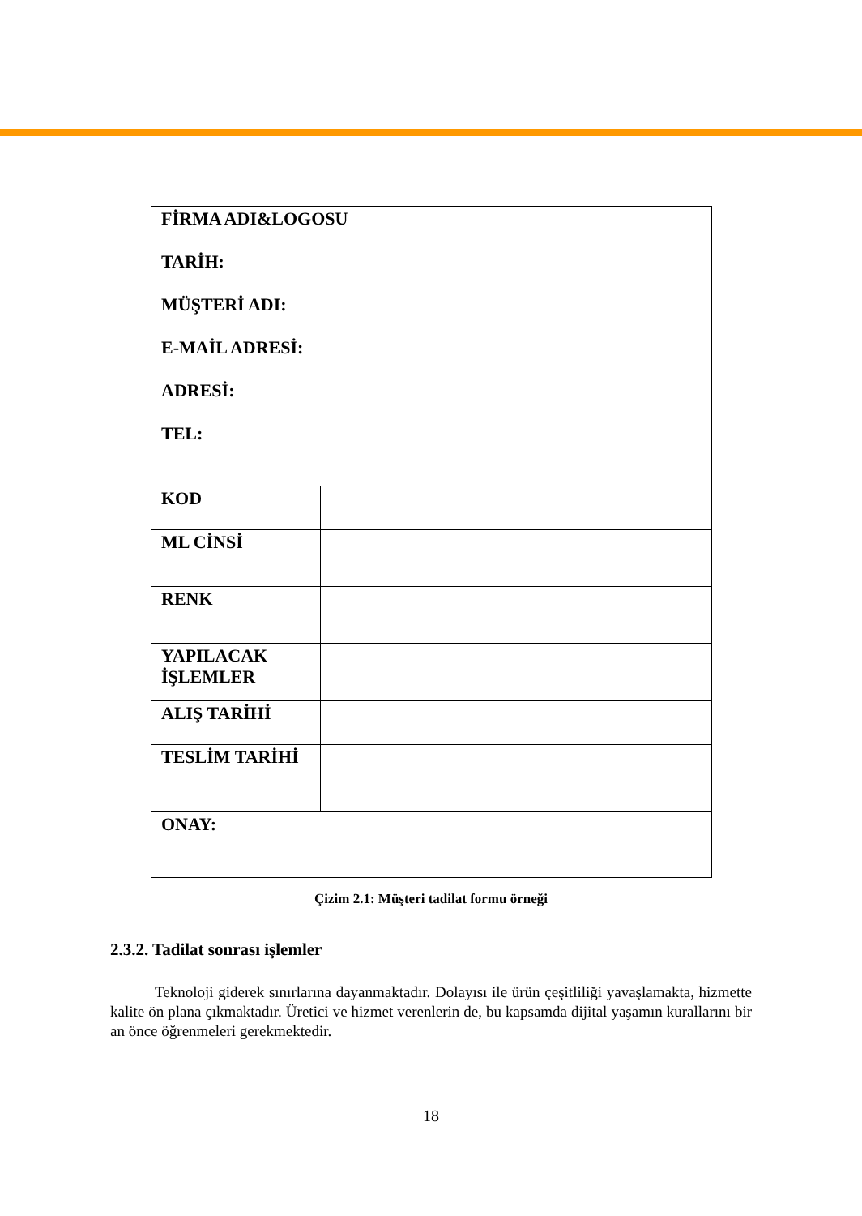| FİRMA ADI&LOGOSU TARİH: MÜŞTERİ ADI: E-MAİL ADRESİ: ADRESİ: TEL: | |
| KOD | |
| ML CİNSİ | |
| RENK | |
| YAPILACAK İŞLEMLER | |
| ALIŞ TARİHİ | |
| TESLİM TARİHİ | |
| ONAY: | |
Çizim 2.1: Müşteri tadilat formu örneği
2.3.2. Tadilat sonrası işlemler
Teknoloji giderek sınırlarına dayanmaktadır. Dolayısı ile ürün çeşitliliği yavaşlamakta, hizmette kalite ön plana çıkmaktadır. Üretici ve hizmet verenlerin de, bu kapsamda dijital yaşamın kurallarını bir an önce öğrenmeleri gerekmektedir.
18